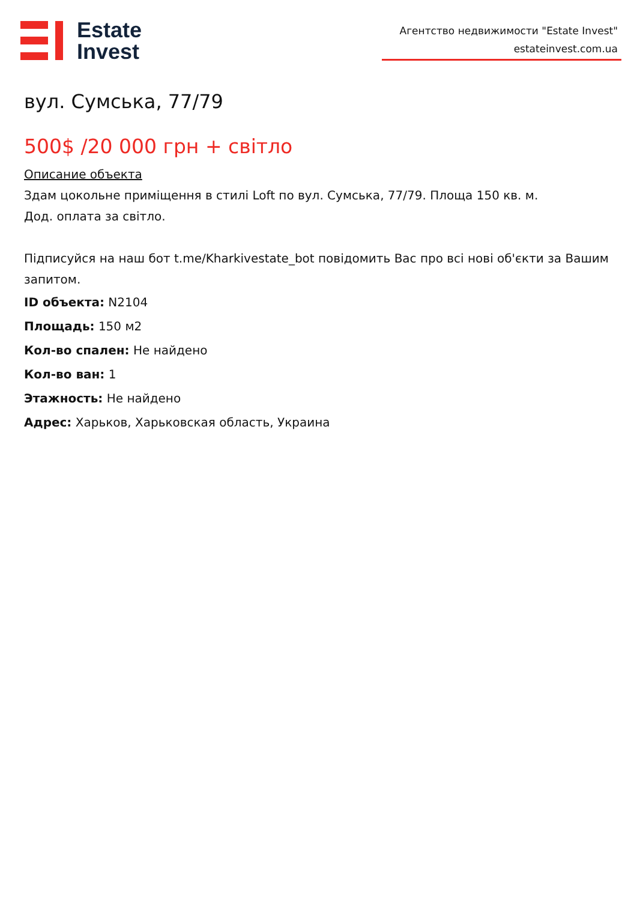Estate
Invest
Агентство недвижимости "Estate Invest"
estateinvest.com.ua
вул. Сумська, 77/79
500$ /20 000 грн + світло
Описание объекта
Здам цокольне приміщення в стилі Loft по вул. Сумська, 77/79. Площа 150 кв. м.
Дод. оплата за світло.
Підписуйся на наш бот t.me/Kharkivestate_bot повідомить Вас про всі нові об'єкти за Вашим запитом.
ID объекта: N2104
Площадь: 150 м2
Кол-во спален: Не найдено
Кол-во ван: 1
Этажность: Не найдено
Адрес: Харьков, Харьковская область, Украина